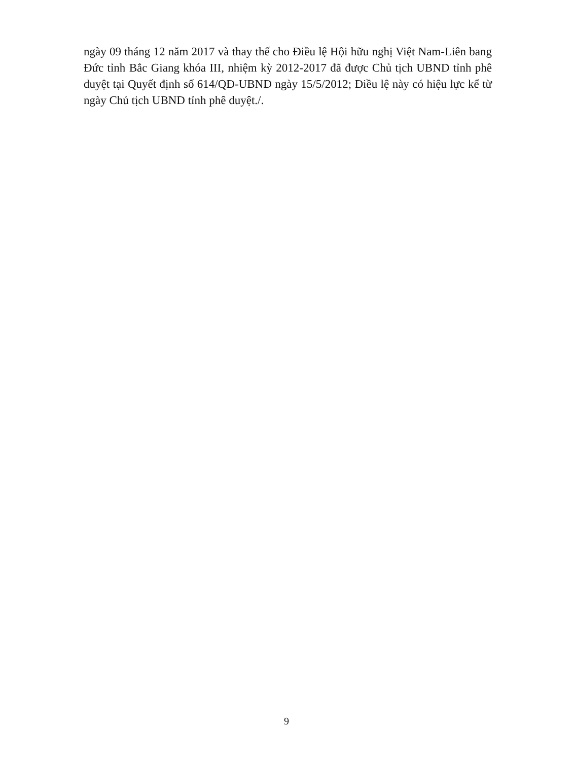ngày 09 tháng 12 năm 2017 và thay thế cho Điều lệ Hội hữu nghị Việt Nam-Liên bang Đức tỉnh Bắc Giang khóa III, nhiệm kỳ 2012-2017 đã được Chủ tịch UBND tỉnh phê duyệt tại Quyết định số 614/QĐ-UBND ngày 15/5/2012; Điều lệ này có hiệu lực kể từ ngày Chủ tịch UBND tỉnh phê duyệt./.
9